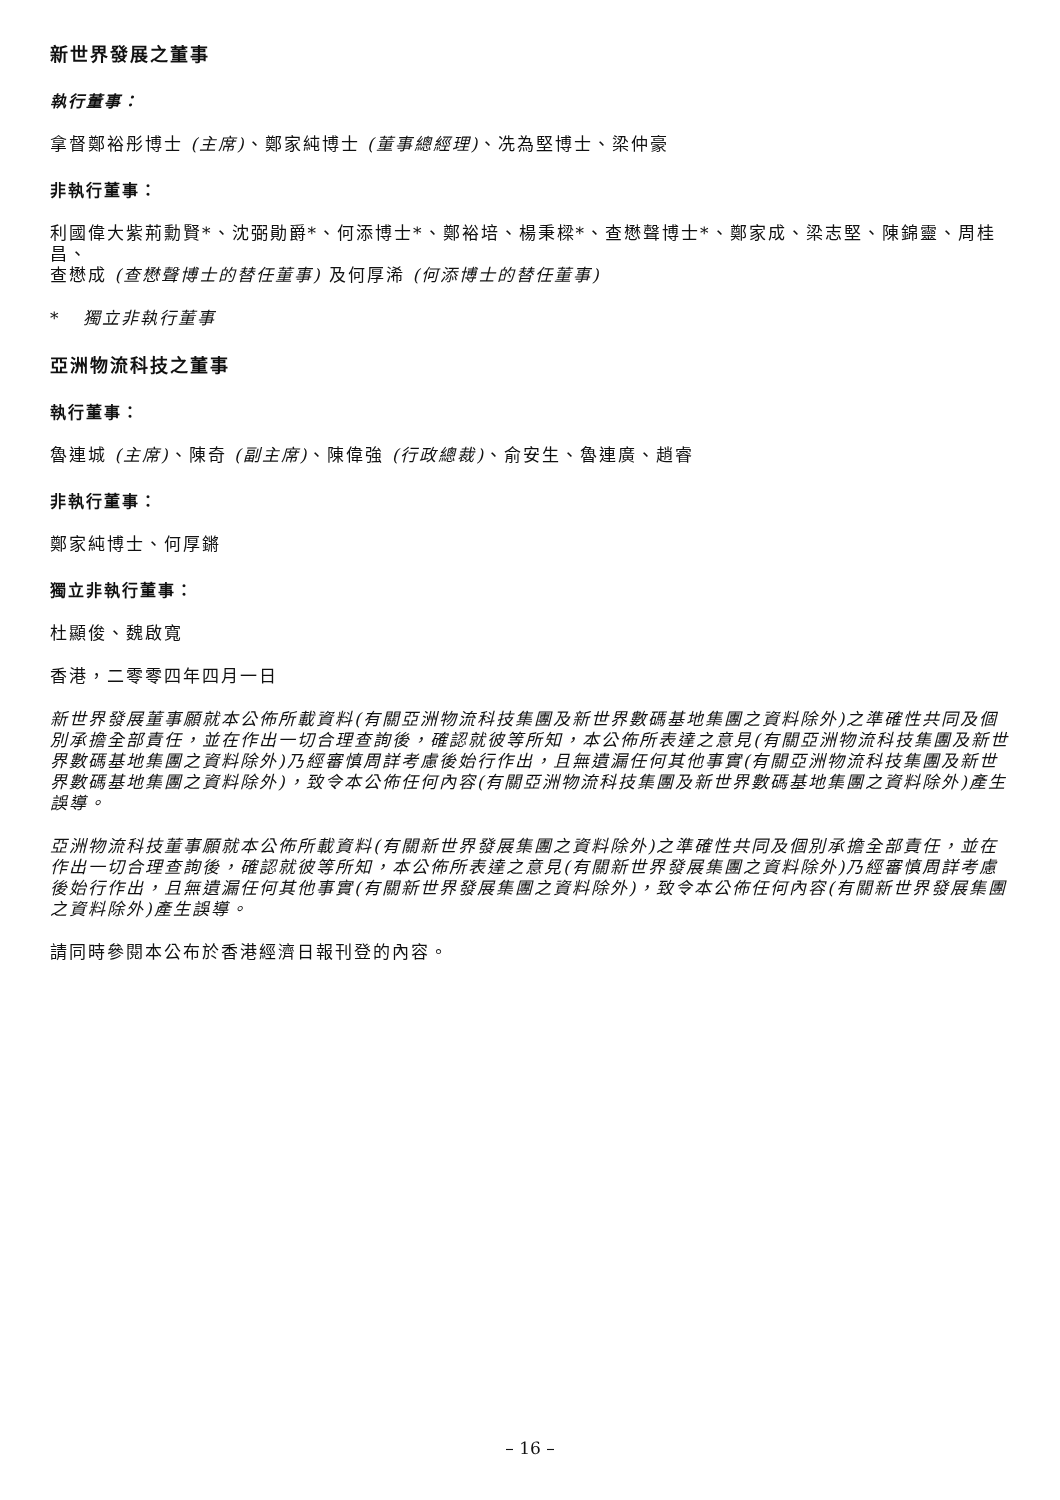新世界發展之董事
執行董事：
拿督鄭裕彤博士 (主席)、鄭家純博士 (董事總經理)、冼為堅博士、梁仲豪
非執行董事：
利國偉大紫荊勳賢*、沈弼勛爵*、何添博士*、鄭裕培、楊秉樑*、查懋聲博士*、鄭家成、梁志堅、陳錦靈、周桂昌、
查懋成 (查懋聲博士的替任董事) 及何厚浠 (何添博士的替任董事)
* 獨立非執行董事
亞洲物流科技之董事
執行董事：
魯連城 (主席)、陳奇 (副主席)、陳偉強 (行政總裁)、俞安生、魯連廣、趙睿
非執行董事：
鄭家純博士、何厚鏘
獨立非執行董事：
杜顯俊、魏啟寬
香港，二零零四年四月一日
新世界發展董事願就本公佈所載資料(有關亞洲物流科技集團及新世界數碼基地集團之資料除外)之準確性共同及個別承擔全部責任，並在作出一切合理查詢後，確認就彼等所知，本公佈所表達之意見(有關亞洲物流科技集團及新世界數碼基地集團之資料除外)乃經審慎周詳考慮後始行作出，且無遺漏任何其他事實(有關亞洲物流科技集團及新世界數碼基地集團之資料除外)，致令本公佈任何內容(有關亞洲物流科技集團及新世界數碼基地集團之資料除外)產生誤導。
亞洲物流科技董事願就本公佈所載資料(有關新世界發展集團之資料除外)之準確性共同及個別承擔全部責任，並在作出一切合理查詢後，確認就彼等所知，本公佈所表達之意見(有關新世界發展集團之資料除外)乃經審慎周詳考慮後始行作出，且無遺漏任何其他事實(有關新世界發展集團之資料除外)，致令本公佈任何內容(有關新世界發展集團之資料除外)產生誤導。
請同時參閱本公布於香港經濟日報刊登的內容。
– 16 –